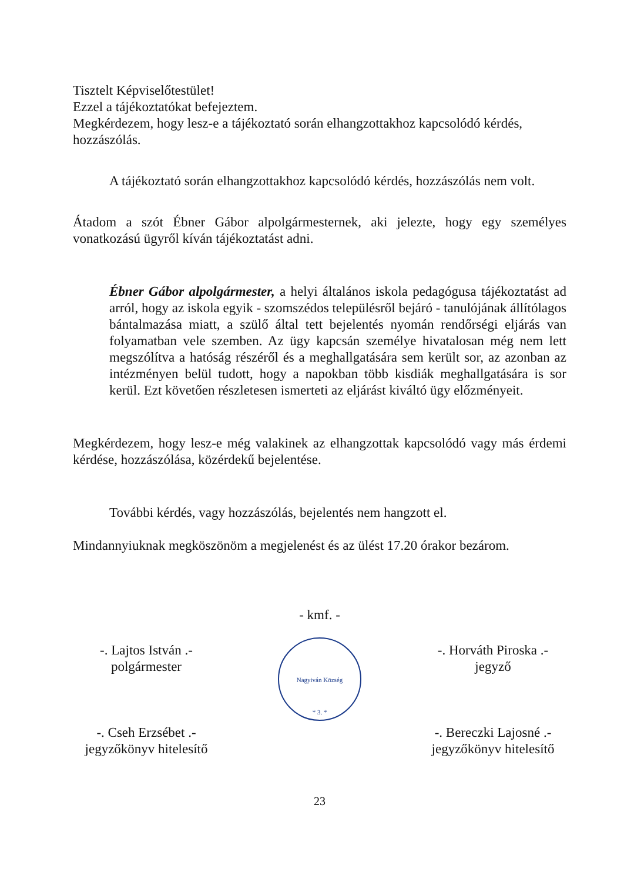Tisztelt Képviselőtestület!
Ezzel a tájékoztatókat befejeztem.
Megkérdezem, hogy lesz-e a tájékoztató során elhangzottakhoz kapcsolódó kérdés, hozzászólás.
A tájékoztató során elhangzottakhoz kapcsolódó kérdés, hozzászólás nem volt.
Átadom a szót Ébner Gábor alpolgármesternek, aki jelezte, hogy egy személyes vonatkozású ügyről kíván tájékoztatást adni.
Ébner Gábor alpolgármester, a helyi általános iskola pedagógusa tájékoztatást ad arról, hogy az iskola egyik - szomszédos településről bejáró - tanulójának állítólagos bántalmazása miatt, a szülő által tett bejelentés nyomán rendőrségi eljárás van folyamatban vele szemben. Az ügy kapcsán személye hivatalosan még nem lett megszólítva a hatóság részéről és a meghallgatására sem került sor, az azonban az intézményen belül tudott, hogy a napokban több kisdiák meghallgatására is sor kerül. Ezt követően részletesen ismerteti az eljárást kiváltó ügy előzményeit.
Megkérdezem, hogy lesz-e még valakinek az elhangzottak kapcsolódó vagy más érdemi kérdése, hozzászólása, közérdekű bejelentése.
További kérdés, vagy hozzászólás, bejelentés nem hangzott el.
Mindannyiuknak megköszönöm a megjelenést és az ülést 17.20 órakor bezárom.
-. Lajtos István .-
polgármester
-. Cseh Erzsébet .-
jegyzőkönyv hitelesítő
- kmf. -
Nagyiván Község
* 3. *
-. Horváth Piroska .-
jegyző
-. Bereczki Lajosné .-
jegyzőkönyv hitelesítő
23